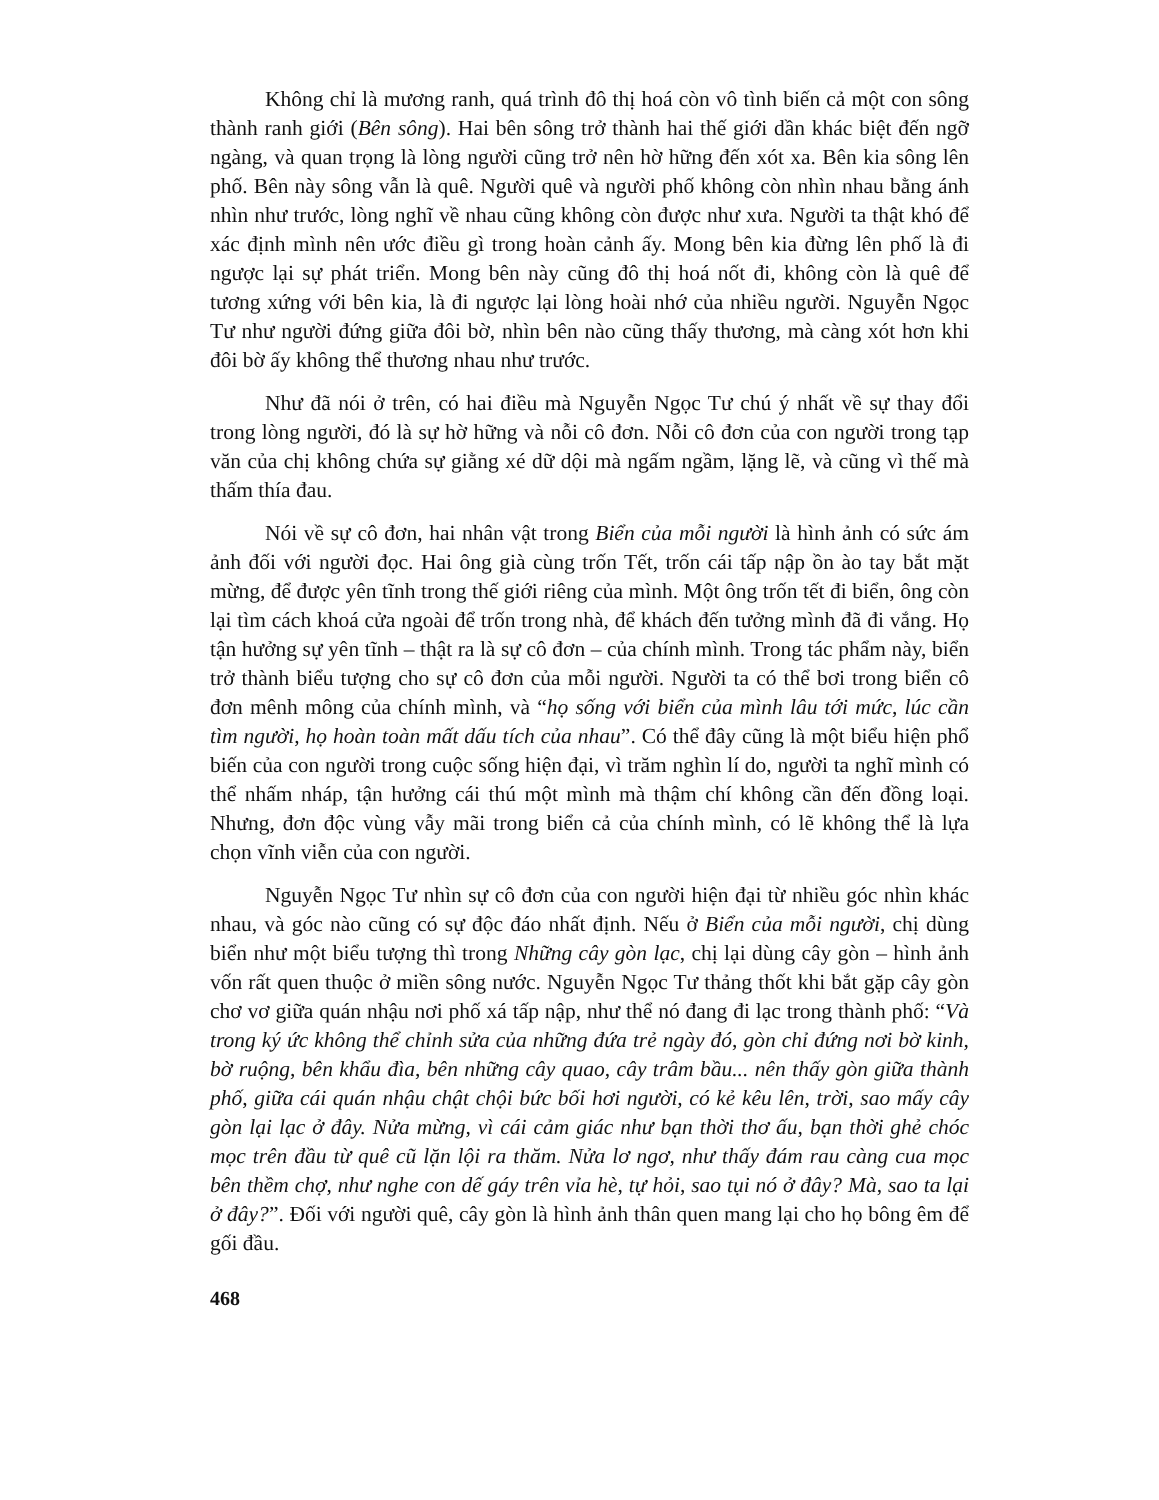Không chỉ là mương ranh, quá trình đô thị hoá còn vô tình biến cả một con sông thành ranh giới (Bên sông). Hai bên sông trở thành hai thế giới dần khác biệt đến ngỡ ngàng, và quan trọng là lòng người cũng trở nên hờ hững đến xót xa. Bên kia sông lên phố. Bên này sông vẫn là quê. Người quê và người phố không còn nhìn nhau bằng ánh nhìn như trước, lòng nghĩ về nhau cũng không còn được như xưa. Người ta thật khó để xác định mình nên ước điều gì trong hoàn cảnh ấy. Mong bên kia đừng lên phố là đi ngược lại sự phát triển. Mong bên này cũng đô thị hoá nốt đi, không còn là quê để tương xứng với bên kia, là đi ngược lại lòng hoài nhớ của nhiều người. Nguyễn Ngọc Tư như người đứng giữa đôi bờ, nhìn bên nào cũng thấy thương, mà càng xót hơn khi đôi bờ ấy không thể thương nhau như trước.
Như đã nói ở trên, có hai điều mà Nguyễn Ngọc Tư chú ý nhất về sự thay đổi trong lòng người, đó là sự hờ hững và nỗi cô đơn. Nỗi cô đơn của con người trong tạp văn của chị không chứa sự giằng xé dữ dội mà ngấm ngầm, lặng lẽ, và cũng vì thế mà thấm thía đau.
Nói về sự cô đơn, hai nhân vật trong Biển của mỗi người là hình ảnh có sức ám ảnh đối với người đọc. Hai ông già cùng trốn Tết, trốn cái tấp nập ồn ào tay bắt mặt mừng, để được yên tĩnh trong thế giới riêng của mình. Một ông trốn tết đi biển, ông còn lại tìm cách khoá cửa ngoài để trốn trong nhà, để khách đến tưởng mình đã đi vắng. Họ tận hưởng sự yên tĩnh – thật ra là sự cô đơn – của chính mình. Trong tác phẩm này, biển trở thành biểu tượng cho sự cô đơn của mỗi người. Người ta có thể bơi trong biển cô đơn mênh mông của chính mình, và “họ sống với biển của mình lâu tới mức, lúc cần tìm người, họ hoàn toàn mất dấu tích của nhau”. Có thể đây cũng là một biểu hiện phổ biến của con người trong cuộc sống hiện đại, vì trăm nghìn lí do, người ta nghĩ mình có thể nhấm nháp, tận hưởng cái thú một mình mà thậm chí không cần đến đồng loại. Nhưng, đơn độc vùng vẫy mãi trong biển cả của chính mình, có lẽ không thể là lựa chọn vĩnh viễn của con người.
Nguyễn Ngọc Tư nhìn sự cô đơn của con người hiện đại từ nhiều góc nhìn khác nhau, và góc nào cũng có sự độc đáo nhất định. Nếu ở Biển của mỗi người, chị dùng biển như một biểu tượng thì trong Những cây gòn lạc, chị lại dùng cây gòn – hình ảnh vốn rất quen thuộc ở miền sông nước. Nguyễn Ngọc Tư thảng thốt khi bắt gặp cây gòn chơ vơ giữa quán nhậu nơi phố xá tấp nập, như thể nó đang đi lạc trong thành phố: “Và trong ký ức không thể chỉnh sửa của những đứa trẻ ngày đó, gòn chỉ đứng nơi bờ kinh, bờ ruộng, bên khẩu đìa, bên những cây quao, cây trâm bầu... nên thấy gòn giữa thành phố, giữa cái quán nhậu chật chội bức bối hơi người, có kẻ kêu lên, trời, sao mấy cây gòn lại lạc ở đây. Nửa mừng, vì cái cảm giác như bạn thời thơ ấu, bạn thời ghẻ chóc mọc trên đầu từ quê cũ lặn lội ra thăm. Nửa lơ ngơ, như thấy đám rau càng cua mọc bên thềm chợ, như nghe con dế gáy trên vỉa hè, tự hỏi, sao tụi nó ở đây? Mà, sao ta lại ở đây?”. Đối với người quê, cây gòn là hình ảnh thân quen mang lại cho họ bông êm để gối đầu.
468